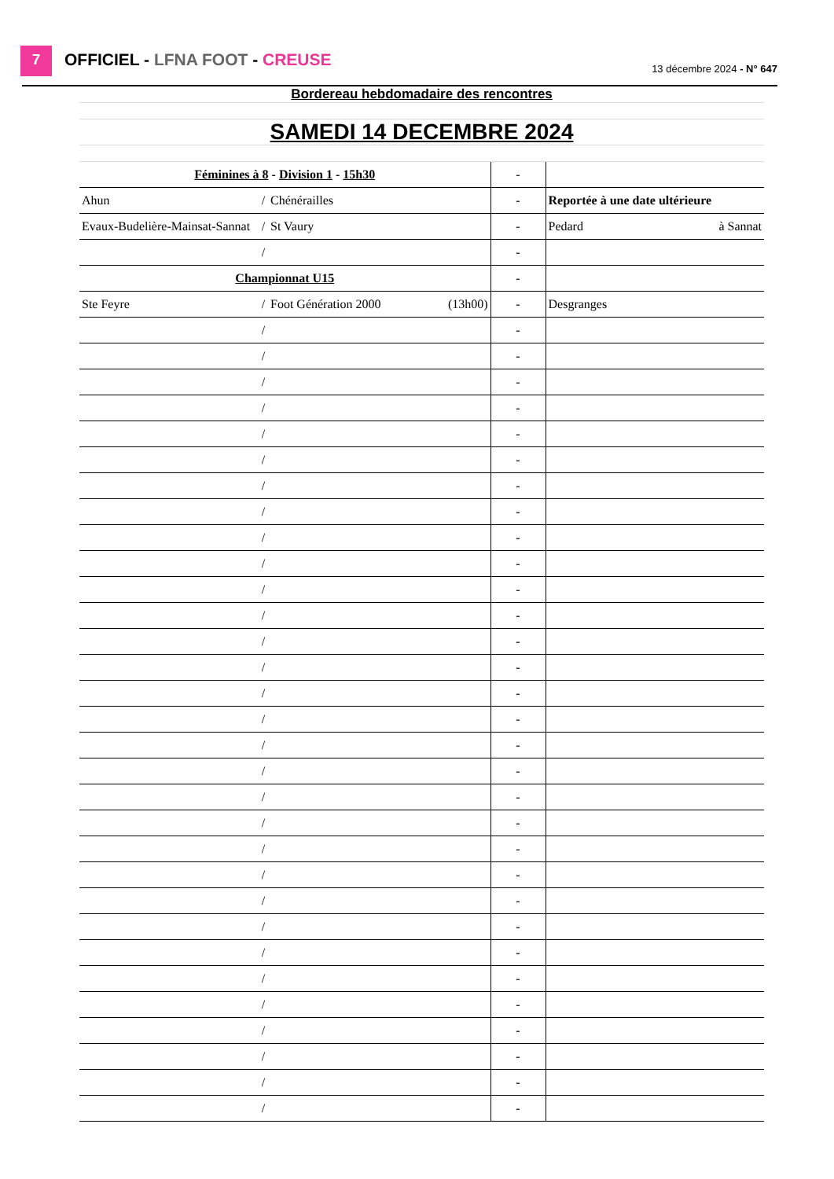7 OFFICIEL - LFNA FOOT - CREUSE 13 décembre 2024 - N° 647
| Bordereau hebdomadaire des rencontres | | | | | | | | |
| SAMEDI 14 DECEMBRE 2024 | | | | | | | | |
| Féminines à 8 - Division 1 - 15h30 | | | | | - | | | |
| Ahun | / | Chénérailles | | | - | | Reportée à une date ultérieure | |
| Evaux-Budelière-Mainsat-Sannat | / | St Vaury | | | - | | Pedard | à Sannat |
| | / | | | | - | | | |
| Championnat U15 | | | | | - | | | |
| Ste Feyre | / | Foot Génération 2000 | (13h00) | | - | | Desgranges | |
| | / | | | | - | | | |
| | / | | | | - | | | |
| | / | | | | - | | | |
| | / | | | | - | | | |
| | / | | | | - | | | |
| | / | | | | - | | | |
| | / | | | | - | | | |
| | / | | | | - | | | |
| | / | | | | - | | | |
| | / | | | | - | | | |
| | / | | | | - | | | |
| | / | | | | - | | | |
| | / | | | | - | | | |
| | / | | | | - | | | |
| | / | | | | - | | | |
| | / | | | | - | | | |
| | / | | | | - | | | |
| | / | | | | - | | | |
| | / | | | | - | | | |
| | / | | | | - | | | |
| | / | | | | - | | | |
| | / | | | | - | | | |
| | / | | | | - | | | |
| | / | | | | - | | | |
| | / | | | | - | | | |
| | / | | | | - | | | |
| | / | | | | - | | | |
| | / | | | | - | | | |
| | / | | | | - | | | |
| | / | | | | - | | | |
| | / | | | | - | | | |